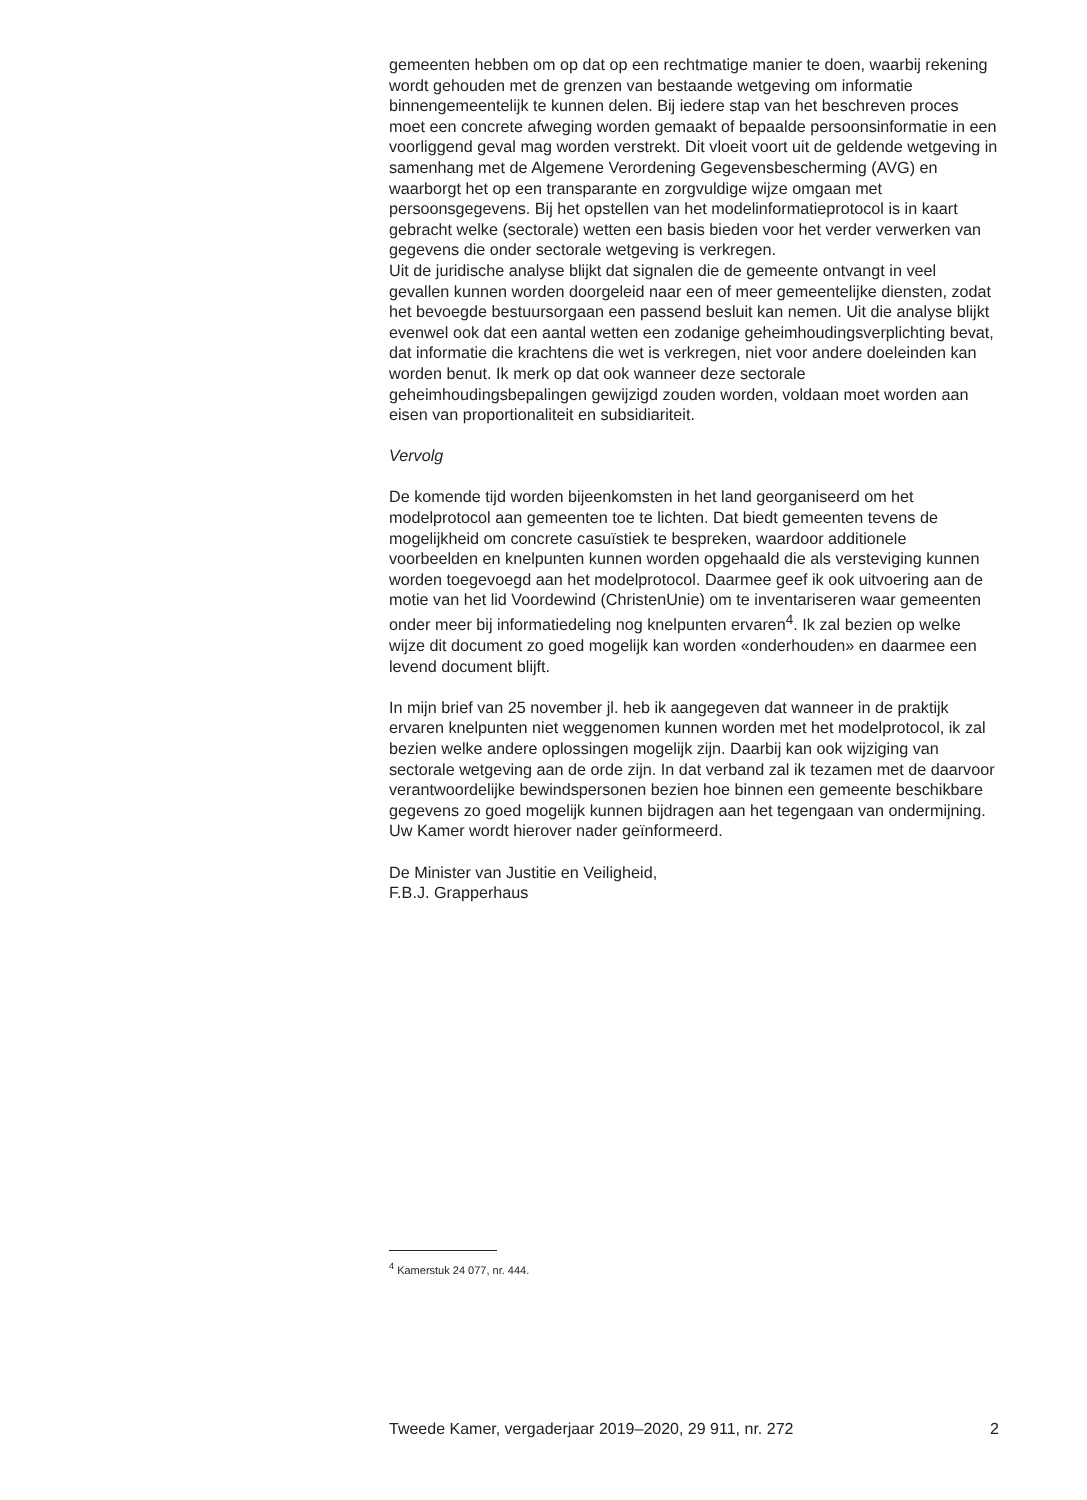gemeenten hebben om op dat op een rechtmatige manier te doen, waarbij rekening wordt gehouden met de grenzen van bestaande wetgeving om informatie binnengemeentelijk te kunnen delen. Bij iedere stap van het beschreven proces moet een concrete afweging worden gemaakt of bepaalde persoonsinformatie in een voorliggend geval mag worden verstrekt. Dit vloeit voort uit de geldende wetgeving in samenhang met de Algemene Verordening Gegevensbescherming (AVG) en waarborgt het op een transparante en zorgvuldige wijze omgaan met persoonsgegevens. Bij het opstellen van het modelinformatieprotocol is in kaart gebracht welke (sectorale) wetten een basis bieden voor het verder verwerken van gegevens die onder sectorale wetgeving is verkregen.
Uit de juridische analyse blijkt dat signalen die de gemeente ontvangt in veel gevallen kunnen worden doorgeleid naar een of meer gemeentelijke diensten, zodat het bevoegde bestuursorgaan een passend besluit kan nemen. Uit die analyse blijkt evenwel ook dat een aantal wetten een zodanige geheimhoudingsverplichting bevat, dat informatie die krachtens die wet is verkregen, niet voor andere doeleinden kan worden benut. Ik merk op dat ook wanneer deze sectorale geheimhoudingsbepalingen gewijzigd zouden worden, voldaan moet worden aan eisen van proportionaliteit en subsidiariteit.
Vervolg
De komende tijd worden bijeenkomsten in het land georganiseerd om het modelprotocol aan gemeenten toe te lichten. Dat biedt gemeenten tevens de mogelijkheid om concrete casuïstiek te bespreken, waardoor additionele voorbeelden en knelpunten kunnen worden opgehaald die als versteviging kunnen worden toegevoegd aan het modelprotocol. Daarmee geef ik ook uitvoering aan de motie van het lid Voordewind (ChristenUnie) om te inventariseren waar gemeenten onder meer bij informatiedeling nog knelpunten ervaren<sup>4</sup>. Ik zal bezien op welke wijze dit document zo goed mogelijk kan worden «onderhouden» en daarmee een levend document blijft.
In mijn brief van 25 november jl. heb ik aangegeven dat wanneer in de praktijk ervaren knelpunten niet weggenomen kunnen worden met het modelprotocol, ik zal bezien welke andere oplossingen mogelijk zijn. Daarbij kan ook wijziging van sectorale wetgeving aan de orde zijn. In dat verband zal ik tezamen met de daarvoor verantwoordelijke bewindspersonen bezien hoe binnen een gemeente beschikbare gegevens zo goed mogelijk kunnen bijdragen aan het tegengaan van ondermijning. Uw Kamer wordt hierover nader geïnformeerd.
De Minister van Justitie en Veiligheid,
F.B.J. Grapperhaus
<sup>4</sup> Kamerstuk 24 077, nr. 444.
Tweede Kamer, vergaderjaar 2019–2020, 29 911, nr. 272 2